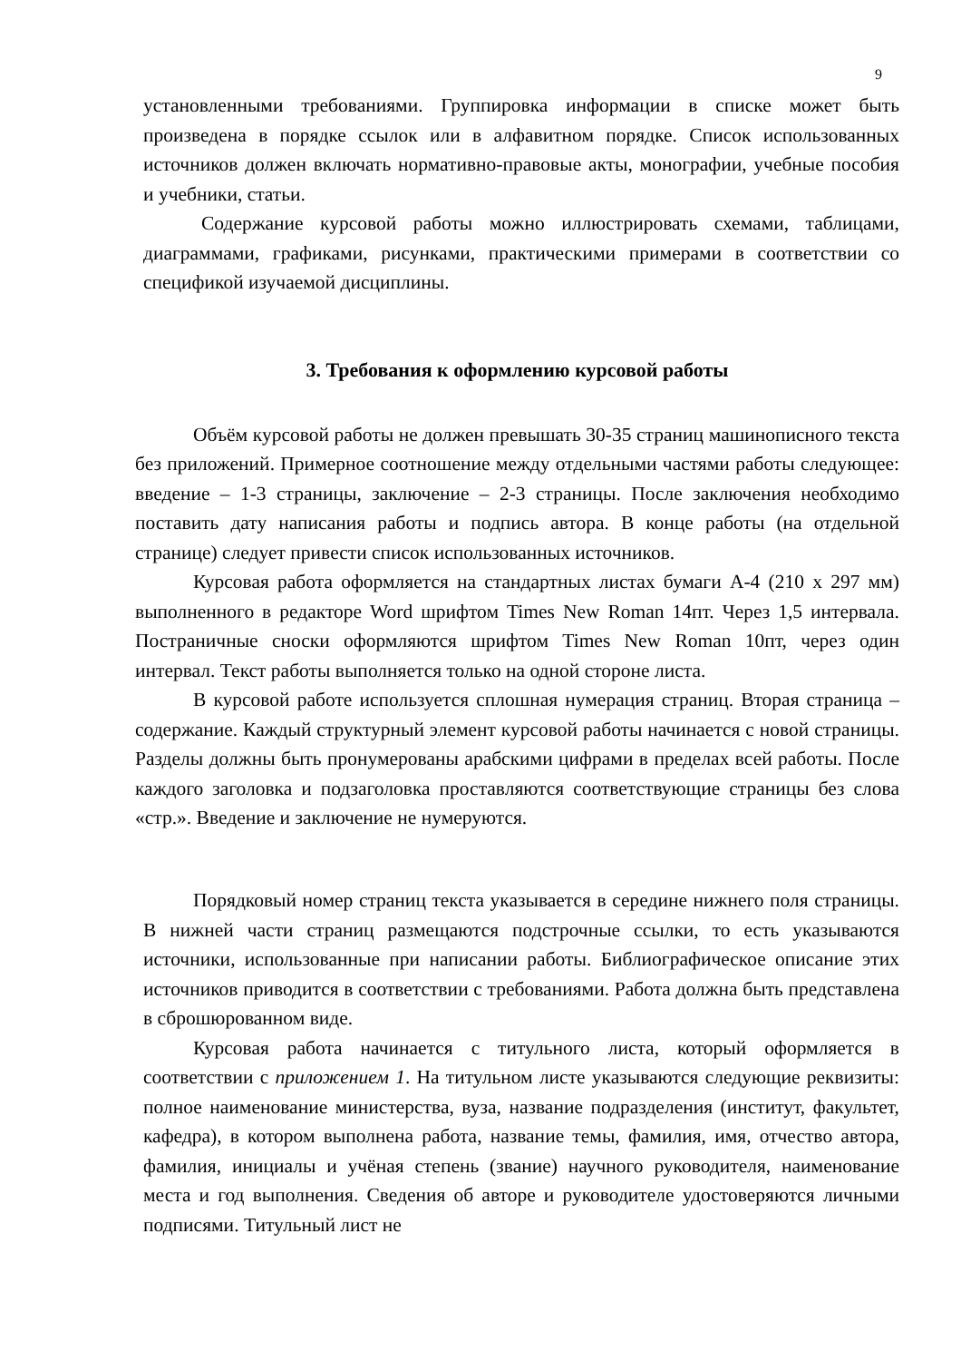9
установленными требованиями. Группировка информации в списке может быть произведена в порядке ссылок или в алфавитном порядке. Список использованных источников должен включать нормативно-правовые акты, монографии, учебные пособия и учебники, статьи.
Содержание курсовой работы можно иллюстрировать схемами, таблицами, диаграммами, графиками, рисунками, практическими примерами в соответствии со спецификой изучаемой дисциплины.
3. Требования к оформлению курсовой работы
Объём курсовой работы не должен превышать 30-35 страниц машинописного текста без приложений. Примерное соотношение между отдельными частями работы следующее: введение – 1-3 страницы, заключение – 2-3 страницы. После заключения необходимо поставить дату написания работы и подпись автора. В конце работы (на отдельной странице) следует привести список использованных источников.
Курсовая работа оформляется на стандартных листах бумаги А-4 (210 х 297 мм) выполненного в редакторе Word шрифтом Times New Roman 14пт. Через 1,5 интервала. Постраничные сноски оформляются шрифтом Times New Roman 10пт, через один интервал. Текст работы выполняется только на одной стороне листа.
В курсовой работе используется сплошная нумерация страниц. Вторая страница – содержание. Каждый структурный элемент курсовой работы начинается с новой страницы. Разделы должны быть пронумерованы арабскими цифрами в пределах всей работы. После каждого заголовка и подзаголовка проставляются соответствующие страницы без слова «стр.». Введение и заключение не нумеруются.
Порядковый номер страниц текста указывается в середине нижнего поля страницы. В нижней части страниц размещаются подстрочные ссылки, то есть указываются источники, использованные при написании работы. Библиографическое описание этих источников приводится в соответствии с требованиями. Работа должна быть представлена в сброшюрованном виде.
Курсовая работа начинается с титульного листа, который оформляется в соответствии с приложением 1. На титульном листе указываются следующие реквизиты: полное наименование министерства, вуза, название подразделения (институт, факультет, кафедра), в котором выполнена работа, название темы, фамилия, имя, отчество автора, фамилия, инициалы и учёная степень (звание) научного руководителя, наименование места и год выполнения. Сведения об авторе и руководителе удостоверяются личными подписями. Титульный лист не